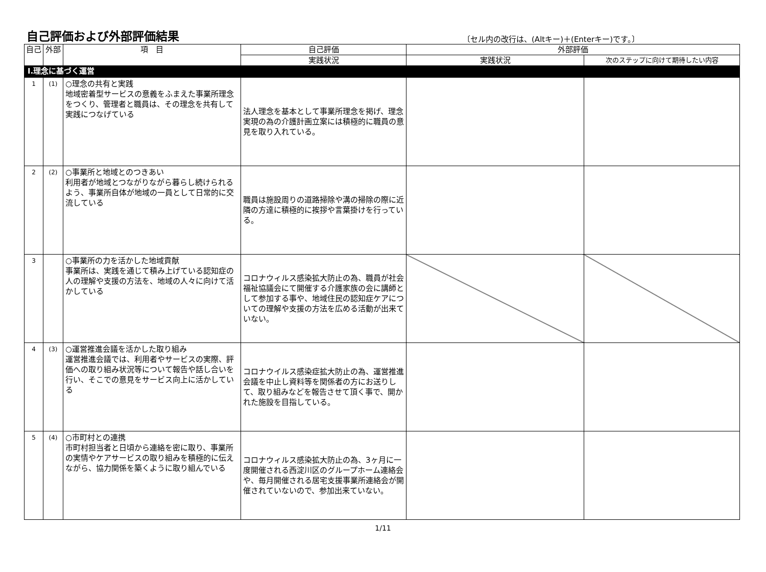自己評価および外部評価結果
〔セル内の改行は、(Altキー)＋(Enterキー)です。〕
| 自己 | 外部 | 項 目 | 自己評価 | 外部評価 | |
| --- | --- | --- | --- | --- | --- |
| | | | 実践状況 | 実践状況 | 次のステップに向けて期待したい内容 |
| Ⅰ.理念に基づく運営 | | | | | |
| 1 | (1) | ○理念の共有と実践 地域密着型サービスの意義をふまえた事業所理念をつくり、管理者と職員は、その理念を共有して実践につなげている | 法人理念を基本として事業所理念を掲げ、理念実現の為の介護計画立案には積極的に職員の意見を取り入れている。 | | |
| 2 | (2) | ○事業所と地域とのつきあい 利用者が地域とつながりながら暮らし続けられるよう、事業所自体が地域の一員として日常的に交流している | 職員は施設周りの道路掃除や溝の掃除の際に近隣の方達に積極的に挨拶や言葉掛けを行っている。 | | |
| 3 | | ○事業所の力を活かした地域貢献 事業所は、実践を通じて積み上げている認知症の人の理解や支援の方法を、地域の人々に向けて活かしている | コロナウィルス感染拡大防止の為、職員が社会福祉協議会にて開催する介護家族の会に講師として参加する事や、地域住民の認知症ケアについての理解や支援の方法を広める活動が出来ていない。 | | |
| 4 | (3) | ○運営推進会議を活かした取り組み 運営推進会議では、利用者やサービスの実際、評価への取り組み状況等について報告や話し合いを行い、そこでの意見をサービス向上に活かしている | コロナウイルス感染症拡大防止の為、運営推進会議を中止し資料等を関係者の方にお送りして、取り組みなどを報告させて頂く事で、開かれた施設を目指している。 | | |
| 5 | (4) | ○市町村との連携 市町村担当者と日頃から連絡を密に取り、事業所の実情やケアサービスの取り組みを積極的に伝えながら、協力関係を築くように取り組んでいる | コロナウィルス感染拡大防止の為、3ヶ月に一度開催される西淀川区のグループホーム連絡会や、毎月開催される居宅支援事業所連絡会が開催されていないので、参加出来ていない。 | | |
1/11